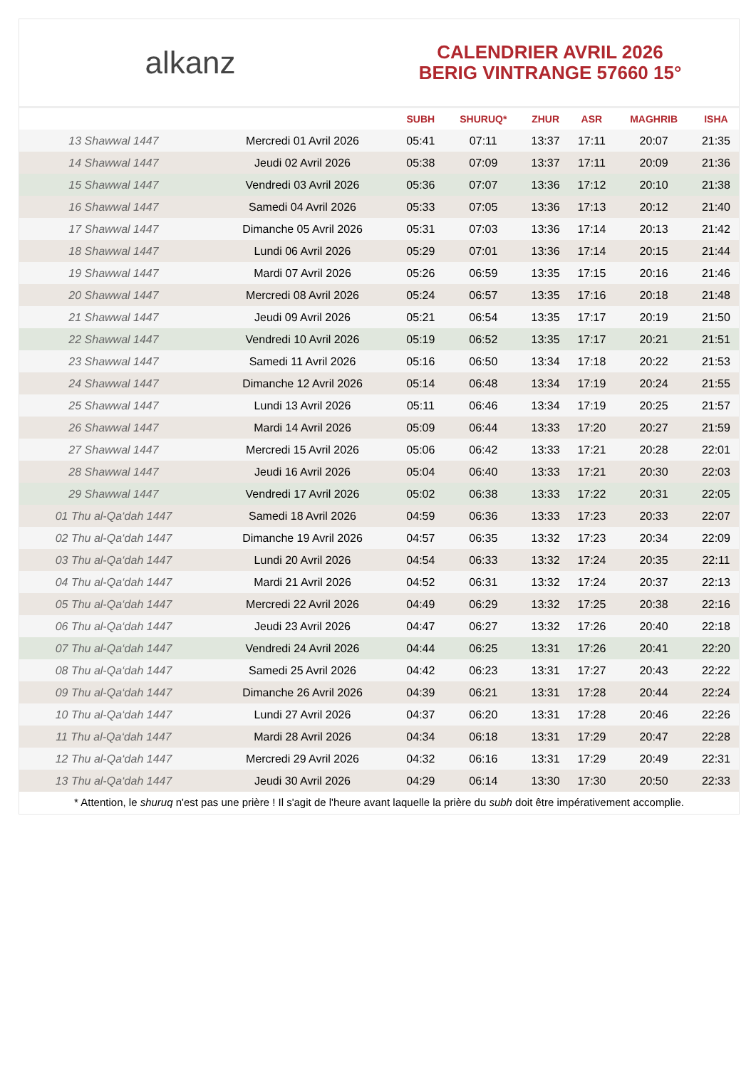alkanz
CALENDRIER AVRIL 2026
BERIG VINTRANGE 57660 15°
| | | SUBH | SHURUQ* | ZHUR | ASR | MAGHRIB | ISHA |
| --- | --- | --- | --- | --- | --- | --- | --- |
| 13 Shawwal 1447 | Mercredi 01 Avril 2026 | 05:41 | 07:11 | 13:37 | 17:11 | 20:07 | 21:35 |
| 14 Shawwal 1447 | Jeudi 02 Avril 2026 | 05:38 | 07:09 | 13:37 | 17:11 | 20:09 | 21:36 |
| 15 Shawwal 1447 | Vendredi 03 Avril 2026 | 05:36 | 07:07 | 13:36 | 17:12 | 20:10 | 21:38 |
| 16 Shawwal 1447 | Samedi 04 Avril 2026 | 05:33 | 07:05 | 13:36 | 17:13 | 20:12 | 21:40 |
| 17 Shawwal 1447 | Dimanche 05 Avril 2026 | 05:31 | 07:03 | 13:36 | 17:14 | 20:13 | 21:42 |
| 18 Shawwal 1447 | Lundi 06 Avril 2026 | 05:29 | 07:01 | 13:36 | 17:14 | 20:15 | 21:44 |
| 19 Shawwal 1447 | Mardi 07 Avril 2026 | 05:26 | 06:59 | 13:35 | 17:15 | 20:16 | 21:46 |
| 20 Shawwal 1447 | Mercredi 08 Avril 2026 | 05:24 | 06:57 | 13:35 | 17:16 | 20:18 | 21:48 |
| 21 Shawwal 1447 | Jeudi 09 Avril 2026 | 05:21 | 06:54 | 13:35 | 17:17 | 20:19 | 21:50 |
| 22 Shawwal 1447 | Vendredi 10 Avril 2026 | 05:19 | 06:52 | 13:35 | 17:17 | 20:21 | 21:51 |
| 23 Shawwal 1447 | Samedi 11 Avril 2026 | 05:16 | 06:50 | 13:34 | 17:18 | 20:22 | 21:53 |
| 24 Shawwal 1447 | Dimanche 12 Avril 2026 | 05:14 | 06:48 | 13:34 | 17:19 | 20:24 | 21:55 |
| 25 Shawwal 1447 | Lundi 13 Avril 2026 | 05:11 | 06:46 | 13:34 | 17:19 | 20:25 | 21:57 |
| 26 Shawwal 1447 | Mardi 14 Avril 2026 | 05:09 | 06:44 | 13:33 | 17:20 | 20:27 | 21:59 |
| 27 Shawwal 1447 | Mercredi 15 Avril 2026 | 05:06 | 06:42 | 13:33 | 17:21 | 20:28 | 22:01 |
| 28 Shawwal 1447 | Jeudi 16 Avril 2026 | 05:04 | 06:40 | 13:33 | 17:21 | 20:30 | 22:03 |
| 29 Shawwal 1447 | Vendredi 17 Avril 2026 | 05:02 | 06:38 | 13:33 | 17:22 | 20:31 | 22:05 |
| 01 Thu al-Qa‘dah 1447 | Samedi 18 Avril 2026 | 04:59 | 06:36 | 13:33 | 17:23 | 20:33 | 22:07 |
| 02 Thu al-Qa‘dah 1447 | Dimanche 19 Avril 2026 | 04:57 | 06:35 | 13:32 | 17:23 | 20:34 | 22:09 |
| 03 Thu al-Qa‘dah 1447 | Lundi 20 Avril 2026 | 04:54 | 06:33 | 13:32 | 17:24 | 20:35 | 22:11 |
| 04 Thu al-Qa‘dah 1447 | Mardi 21 Avril 2026 | 04:52 | 06:31 | 13:32 | 17:24 | 20:37 | 22:13 |
| 05 Thu al-Qa‘dah 1447 | Mercredi 22 Avril 2026 | 04:49 | 06:29 | 13:32 | 17:25 | 20:38 | 22:16 |
| 06 Thu al-Qa‘dah 1447 | Jeudi 23 Avril 2026 | 04:47 | 06:27 | 13:32 | 17:26 | 20:40 | 22:18 |
| 07 Thu al-Qa‘dah 1447 | Vendredi 24 Avril 2026 | 04:44 | 06:25 | 13:31 | 17:26 | 20:41 | 22:20 |
| 08 Thu al-Qa‘dah 1447 | Samedi 25 Avril 2026 | 04:42 | 06:23 | 13:31 | 17:27 | 20:43 | 22:22 |
| 09 Thu al-Qa‘dah 1447 | Dimanche 26 Avril 2026 | 04:39 | 06:21 | 13:31 | 17:28 | 20:44 | 22:24 |
| 10 Thu al-Qa‘dah 1447 | Lundi 27 Avril 2026 | 04:37 | 06:20 | 13:31 | 17:28 | 20:46 | 22:26 |
| 11 Thu al-Qa‘dah 1447 | Mardi 28 Avril 2026 | 04:34 | 06:18 | 13:31 | 17:29 | 20:47 | 22:28 |
| 12 Thu al-Qa‘dah 1447 | Mercredi 29 Avril 2026 | 04:32 | 06:16 | 13:31 | 17:29 | 20:49 | 22:31 |
| 13 Thu al-Qa‘dah 1447 | Jeudi 30 Avril 2026 | 04:29 | 06:14 | 13:30 | 17:30 | 20:50 | 22:33 |
* Attention, le shuruq n'est pas une prière ! Il s'agit de l'heure avant laquelle la prière du subh doit être impérativement accomplie.